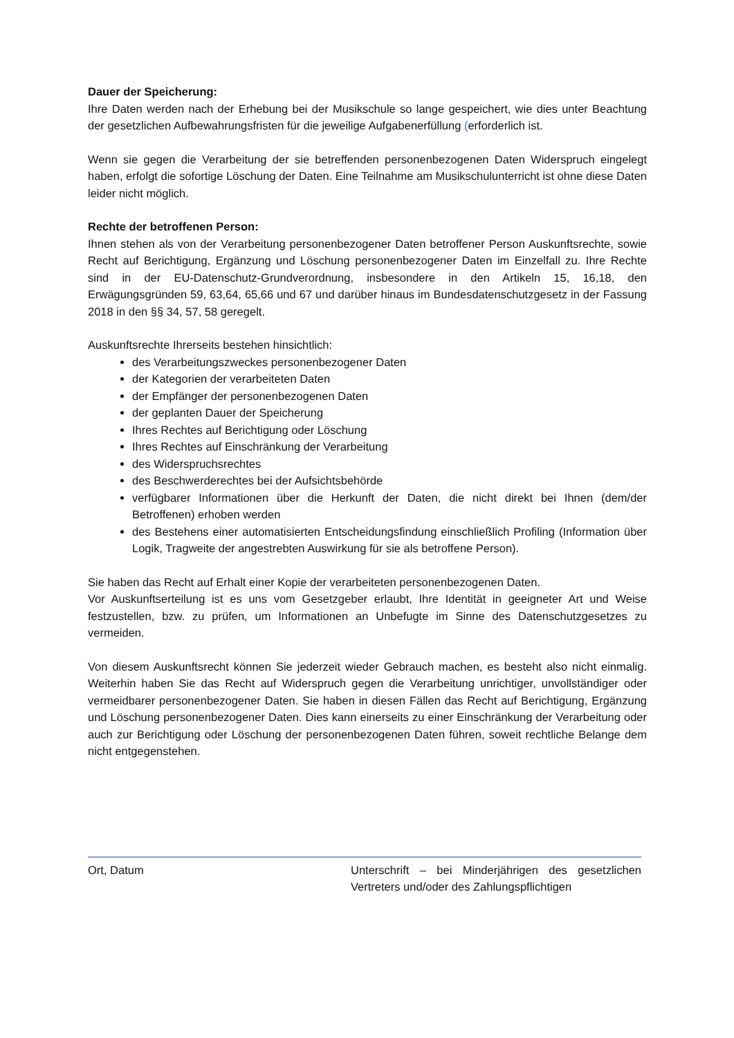Dauer der Speicherung:
Ihre Daten werden nach der Erhebung bei der Musikschule so lange gespeichert, wie dies unter Beachtung der gesetzlichen Aufbewahrungsfristen für die jeweilige Aufgabenerfüllung (erforderlich ist.
Wenn sie gegen die Verarbeitung der sie betreffenden personenbezogenen Daten Widerspruch eingelegt haben, erfolgt die sofortige Löschung der Daten. Eine Teilnahme am Musikschulunterricht ist ohne diese Daten leider nicht möglich.
Rechte der betroffenen Person:
Ihnen stehen als von der Verarbeitung personenbezogener Daten betroffener Person Auskunftsrechte, sowie Recht auf Berichtigung, Ergänzung und Löschung personenbezogener Daten im Einzelfall zu. Ihre Rechte sind in der EU-Datenschutz-Grundverordnung, insbesondere in den Artikeln 15, 16,18, den Erwägungsgründen 59, 63,64, 65,66 und 67 und darüber hinaus im Bundesdatenschutzgesetz in der Fassung 2018 in den §§ 34, 57, 58 geregelt.
Auskunftsrechte Ihrerseits bestehen hinsichtlich:
des Verarbeitungszweckes personenbezogener Daten
der Kategorien der verarbeiteten Daten
der Empfänger der personenbezogenen Daten
der geplanten Dauer der Speicherung
Ihres Rechtes auf Berichtigung oder Löschung
Ihres Rechtes auf Einschränkung der Verarbeitung
des Widerspruchsrechtes
des Beschwerderechtes bei der Aufsichtsbehörde
verfügbarer Informationen über die Herkunft der Daten, die nicht direkt bei Ihnen (dem/der Betroffenen) erhoben werden
des Bestehens einer automatisierten Entscheidungsfindung einschließlich Profiling (Information über Logik, Tragweite der angestrebten Auswirkung für sie als betroffene Person).
Sie haben das Recht auf Erhalt einer Kopie der verarbeiteten personenbezogenen Daten.
Vor Auskunftserteilung ist es uns vom Gesetzgeber erlaubt, Ihre Identität in geeigneter Art und Weise festzustellen, bzw. zu prüfen, um Informationen an Unbefugte im Sinne des Datenschutzgesetzes zu vermeiden.
Von diesem Auskunftsrecht können Sie jederzeit wieder Gebrauch machen, es besteht also nicht einmalig. Weiterhin haben Sie das Recht auf Widerspruch gegen die Verarbeitung unrichtiger, unvollständiger oder vermeidbarer personenbezogener Daten. Sie haben in diesen Fällen das Recht auf Berichtigung, Ergänzung und Löschung personenbezogener Daten. Dies kann einerseits zu einer Einschränkung der Verarbeitung oder auch zur Berichtigung oder Löschung der personenbezogenen Daten führen, soweit rechtliche Belange dem nicht entgegenstehen.
Ort, Datum Unterschrift – bei Minderjährigen des gesetzlichen Vertreters und/oder des Zahlungspflichtigen